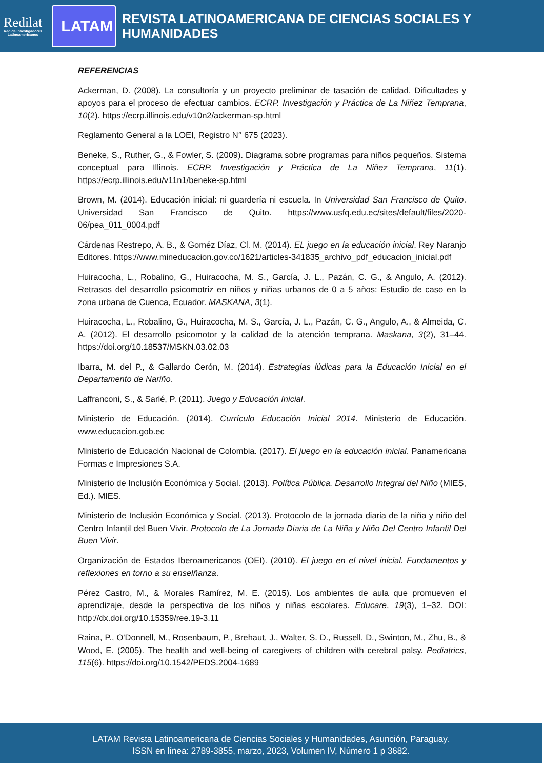Redilat
Red de Investigadores Latinoamericanos
LATAM
REVISTA LATINOAMERICANA DE CIENCIAS SOCIALES Y HUMANIDADES
REFERENCIAS
Ackerman, D. (2008). La consultoría y un proyecto preliminar de tasación de calidad. Dificultades y apoyos para el proceso de efectuar cambios. ECRP. Investigación y Práctica de La Niñez Temprana, 10(2). https://ecrp.illinois.edu/v10n2/ackerman-sp.html
Reglamento General a la LOEI, Registro N° 675 (2023).
Beneke, S., Ruther, G., & Fowler, S. (2009). Diagrama sobre programas para niños pequeños. Sistema conceptual para Illinois. ECRP. Investigación y Práctica de La Niñez Temprana, 11(1). https://ecrp.illinois.edu/v11n1/beneke-sp.html
Brown, M. (2014). Educación inicial: ni guardería ni escuela. In Universidad San Francisco de Quito. Universidad San Francisco de Quito. https://www.usfq.edu.ec/sites/default/files/2020-06/pea_011_0004.pdf
Cárdenas Restrepo, A. B., & Goméz Díaz, Cl. M. (2014). EL juego en la educación inicial. Rey Naranjo Editores. https://www.mineducacion.gov.co/1621/articles-341835_archivo_pdf_educacion_inicial.pdf
Huiracocha, L., Robalino, G., Huiracocha, M. S., García, J. L., Pazán, C. G., & Angulo, A. (2012). Retrasos del desarrollo psicomotriz en niños y niñas urbanos de 0 a 5 años: Estudio de caso en la zona urbana de Cuenca, Ecuador. MASKANA, 3(1).
Huiracocha, L., Robalino, G., Huiracocha, M. S., García, J. L., Pazán, C. G., Angulo, A., & Almeida, C. A. (2012). El desarrollo psicomotor y la calidad de la atención temprana. Maskana, 3(2), 31–44. https://doi.org/10.18537/MSKN.03.02.03
Ibarra, M. del P., & Gallardo Cerón, M. (2014). Estrategias lúdicas para la Educación Inicial en el Departamento de Nariño.
Laffranconi, S., & Sarlé, P. (2011). Juego y Educación Inicial.
Ministerio de Educación. (2014). Currículo Educación Inicial 2014. Ministerio de Educación. www.educacion.gob.ec
Ministerio de Educación Nacional de Colombia. (2017). El juego en la educación inicial. Panamericana Formas e Impresiones S.A.
Ministerio de Inclusión Económica y Social. (2013). Política Pública. Desarrollo Integral del Niño (MIES, Ed.). MIES.
Ministerio de Inclusión Económica y Social. (2013). Protocolo de la jornada diaria de la niña y niño del Centro Infantil del Buen Vivir. Protocolo de La Jornada Diaria de La Niña y Niño Del Centro Infantil Del Buen Vivir.
Organización de Estados Iberoamericanos (OEI). (2010). El juego en el nivel inicial. Fundamentos y reflexiones en torno a su enselñanza.
Pérez Castro, M., & Morales Ramírez, M. E. (2015). Los ambientes de aula que promueven el aprendizaje, desde la perspectiva de los niños y niñas escolares. Educare, 19(3), 1–32. DOI: http://dx.doi.org/10.15359/ree.19-3.11
Raina, P., O'Donnell, M., Rosenbaum, P., Brehaut, J., Walter, S. D., Russell, D., Swinton, M., Zhu, B., & Wood, E. (2005). The health and well-being of caregivers of children with cerebral palsy. Pediatrics, 115(6). https://doi.org/10.1542/PEDS.2004-1689
LATAM Revista Latinoamericana de Ciencias Sociales y Humanidades, Asunción, Paraguay.
ISSN en línea: 2789-3855, marzo, 2023, Volumen IV, Número 1 p 3682.